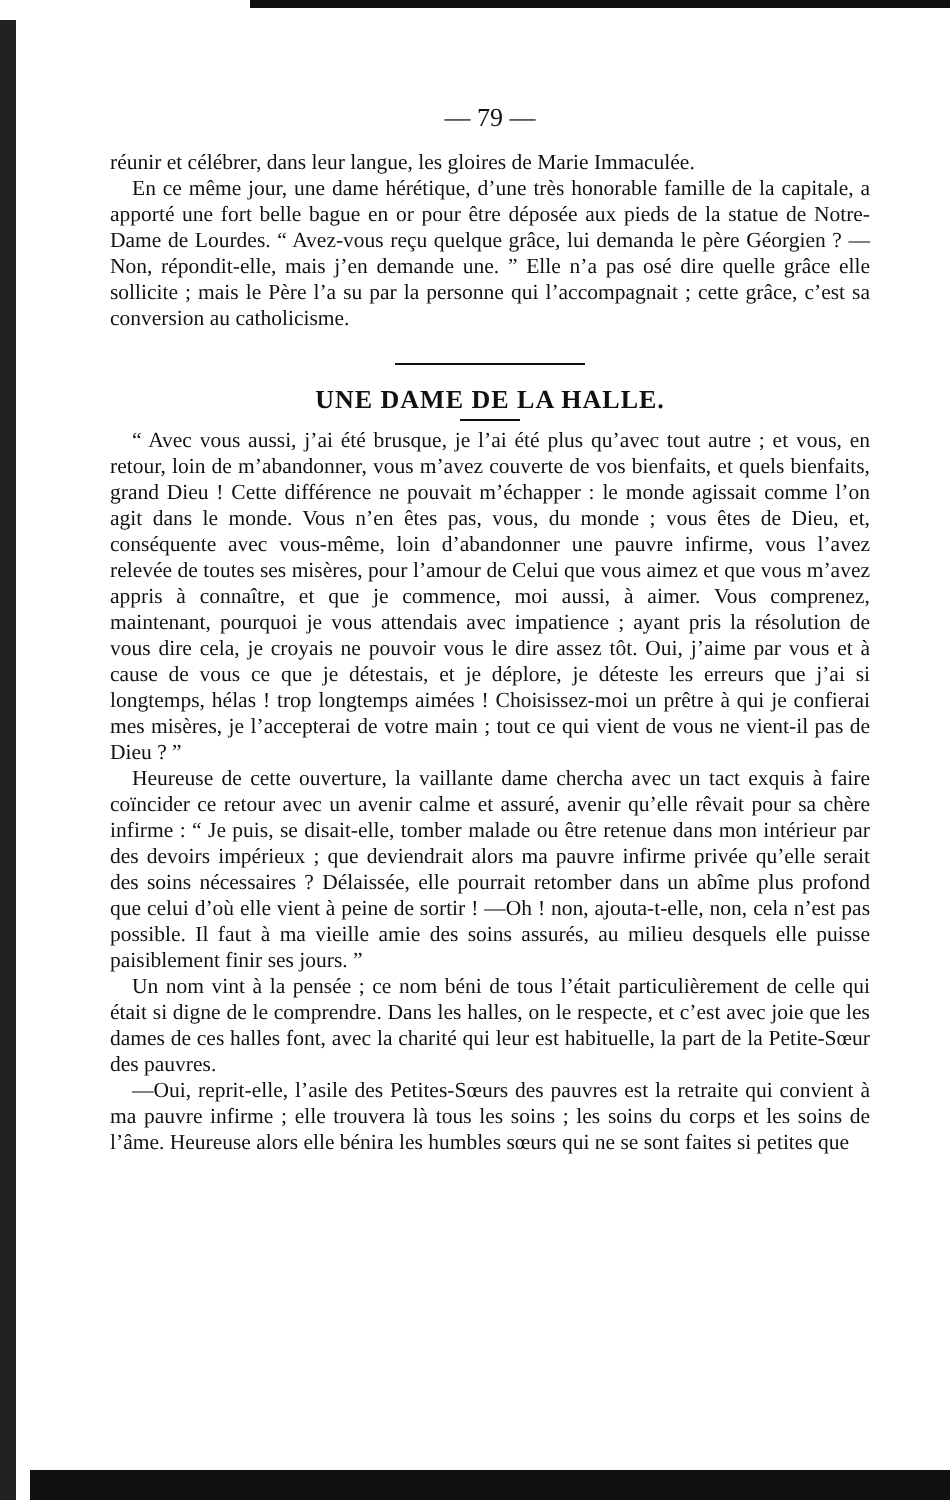— 79 —
réunir et célébrer, dans leur langue, les gloires de Marie Immaculée.
En ce même jour, une dame hérétique, d’une très honorable famille de la capitale, a apporté une fort belle bague en or pour être déposée aux pieds de la statue de Notre-Dame de Lourdes. “ Avez-vous reçu quelque grâce, lui demanda le père Géorgien ? —Non, répondit-elle, mais j’en demande une. ” Elle n’a pas osé dire quelle grâce elle sollicite ; mais le Père l’a su par la personne qui l’accompagnait ; cette grâce, c’est sa conversion au catholicisme.
UNE DAME DE LA HALLE.
“ Avec vous aussi, j’ai été brusque, je l’ai été plus qu’avec tout autre ; et vous, en retour, loin de m’abandonner, vous m’avez couverte de vos bienfaits, et quels bienfaits, grand Dieu ! Cette différence ne pouvait m’échapper : le monde agissait comme l’on agit dans le monde. Vous n’en êtes pas, vous, du monde ; vous êtes de Dieu, et, conséquente avec vous-même, loin d’abandonner une pauvre infirme, vous l’avez relevée de toutes ses misères, pour l’amour de Celui que vous aimez et que vous m’avez appris à connaître, et que je commence, moi aussi, à aimer. Vous comprenez, maintenant, pourquoi je vous attendais avec impatience ; ayant pris la résolution de vous dire cela, je croyais ne pouvoir vous le dire assez tôt. Oui, j’aime par vous et à cause de vous ce que je détestais, et je déplore, je déteste les erreurs que j’ai si longtemps, hélas ! trop longtemps aimées ! Choisissez-moi un prêtre à qui je confierai mes misères, je l’accepterai de votre main ; tout ce qui vient de vous ne vient-il pas de Dieu ? ”
Heureuse de cette ouverture, la vaillante dame chercha avec un tact exquis à faire coïncider ce retour avec un avenir calme et assuré, avenir qu’elle rêvait pour sa chère infirme : “ Je puis, se disait-elle, tomber malade ou être retenue dans mon intérieur par des devoirs impérieux ; que deviendrait alors ma pauvre infirme privée qu’elle serait des soins nécessaires ? Délaissée, elle pourrait retomber dans un abîme plus profond que celui d’où elle vient à peine de sortir ! —Oh ! non, ajouta-t-elle, non, cela n’est pas possible. Il faut à ma vieille amie des soins assurés, au milieu desquels elle puisse paisiblement finir ses jours. ”
Un nom vint à la pensée ; ce nom béni de tous l’était particulièrement de celle qui était si digne de le comprendre. Dans les halles, on le respecte, et c’est avec joie que les dames de ces halles font, avec la charité qui leur est habituelle, la part de la Petite-Sœur des pauvres.
—Oui, reprit-elle, l’asile des Petites-Sœurs des pauvres est la retraite qui convient à ma pauvre infirme ; elle trouvera là tous les soins ; les soins du corps et les soins de l’âme. Heureuse alors elle bénira les humbles sœurs qui ne se sont faites si petites que